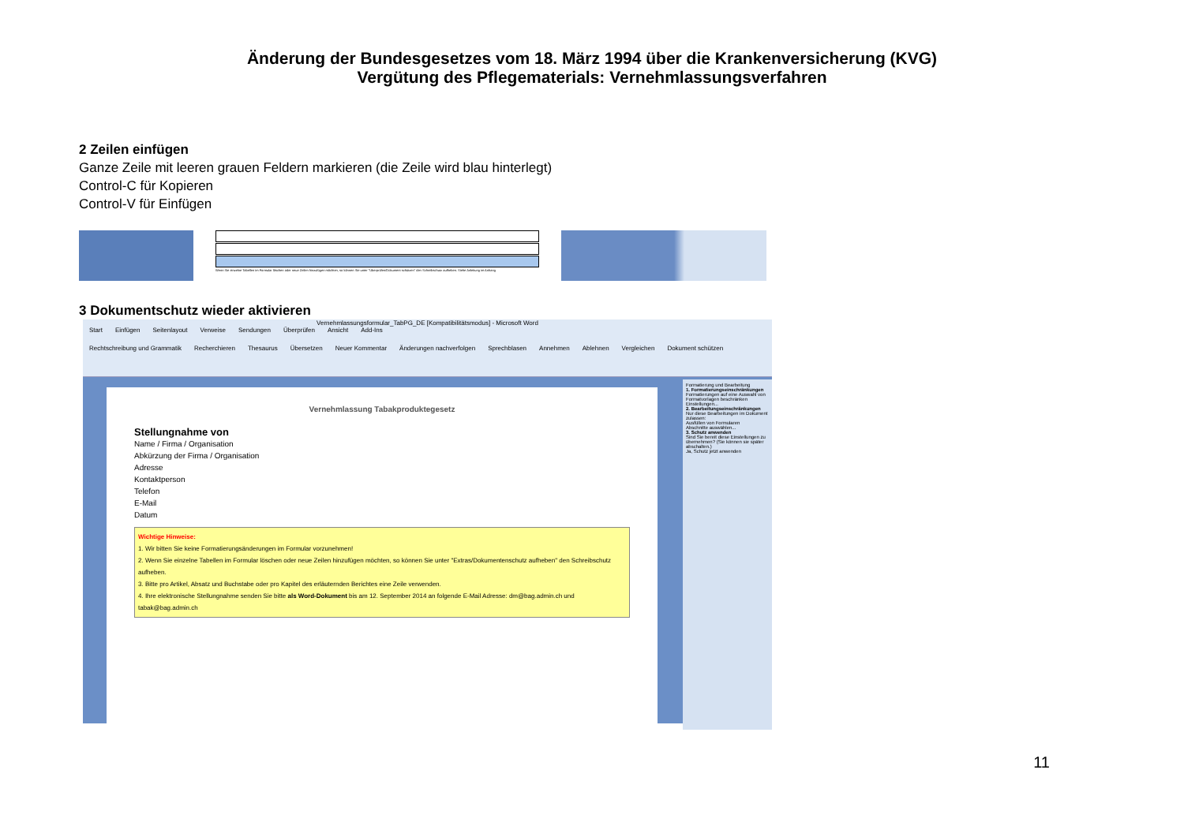Änderung der Bundesgesetzes vom 18. März 1994 über die Krankenversicherung (KVG)
Vergütung des Pflegematerials: Vernehmlassungsverfahren
2 Zeilen einfügen
Ganze Zeile mit leeren grauen Feldern markieren (die Zeile wird blau hinterlegt)
Control-C für Kopieren
Control-V für Einfügen
Wenn Sie einzelne Tabellen im Formular löschen oder neue Zeilen hinzufügen möchten, so können Sie unter "Überprüfen/Dokument schützen" den Schreibschutz aufheben. Siehe Anleitung im Anhang
3 Dokumentschutz wieder aktivieren
Vernehmlassungsformular_TabPG_DE [Kompatibilitätsmodus] - Microsoft Word
Start Einfügen Seitenlayout Verweise Sendungen Überprüfen Ansicht Add-Ins
Rechtschreibung und Grammatik Recherchieren Thesaurus Übersetzen Neuer Kommentar Änderungen nachverfolgen Sprechblasen Annehmen Ablehnen Vergleichen Dokument schützen
Vernehmlassung Tabakproduktegesetz
Stellungnahme von
Name / Firma / Organisation
Abkürzung der Firma / Organisation
Adresse
Kontaktperson
Telefon
E-Mail
Datum
Wichtige Hinweise:
1. Wir bitten Sie keine Formatierungsänderungen im Formular vorzunehmen!
2. Wenn Sie einzelne Tabellen im Formular löschen oder neue Zeilen hinzufügen möchten, so können Sie unter "Extras/Dokumentenschutz aufheben" den Schreibschutz aufheben.
3. Bitte pro Artikel, Absatz und Buchstabe oder pro Kapitel des erläuternden Berichtes eine Zeile verwenden.
4. Ihre elektronische Stellungnahme senden Sie bitte als Word-Dokument bis am 12. September 2014 an folgende E-Mail Adresse: dm@bag.admin.ch und tabak@bag.admin.ch
Formatierung und Bearbeitung
1. Formatierungseinschränkungen
Formatierungen auf eine Auswahl von Formatvorlagen beschränken
Einstellungen...
2. Bearbeitungseinschränkungen
Nur diese Bearbeitungen im Dokument zulassen:
Ausfüllen von Formularen
Abschnitte auswählen...
3. Schutz anwenden
Sind Sie bereit diese Einstellungen zu übernehmen? (Sie können sie später abschalten.)
Ja, Schutz jetzt anwenden
11